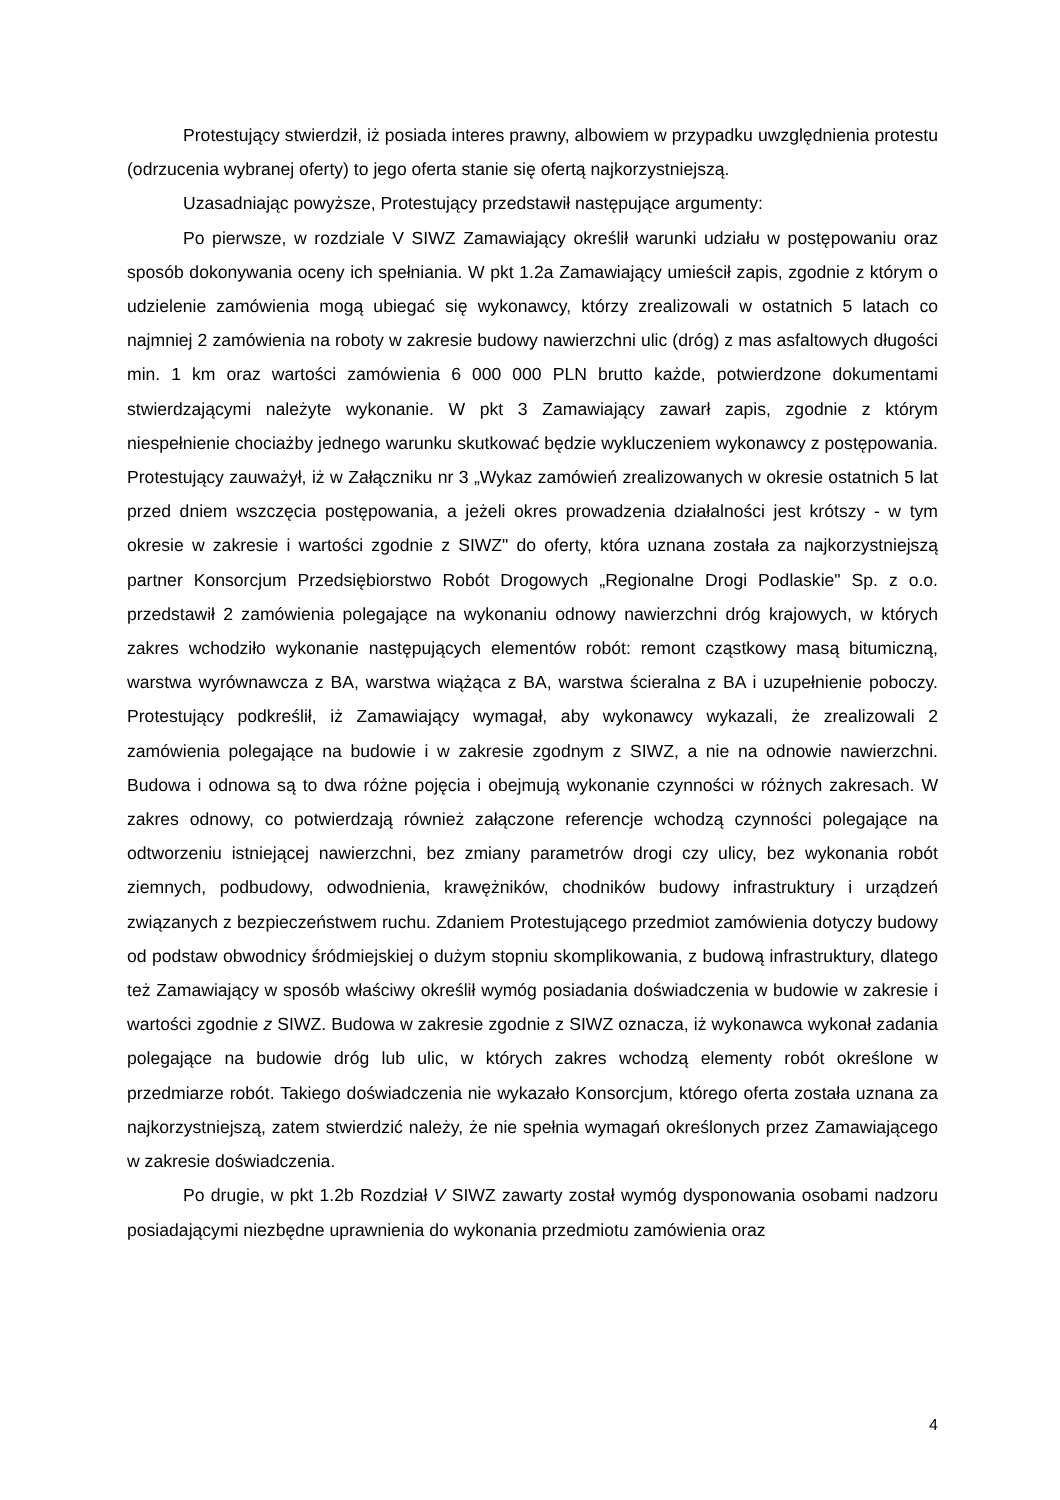Protestujący stwierdził, iż posiada interes prawny, albowiem w przypadku uwzględnienia protestu (odrzucenia wybranej oferty) to jego oferta stanie się ofertą najkorzystniejszą.
Uzasadniając powyższe, Protestujący przedstawił następujące argumenty:
Po pierwsze, w rozdziale V SIWZ Zamawiający określił warunki udziału w postępowaniu oraz sposób dokonywania oceny ich spełniania. W pkt 1.2a Zamawiający umieścił zapis, zgodnie z którym o udzielenie zamówienia mogą ubiegać się wykonawcy, którzy zrealizowali w ostatnich 5 latach co najmniej 2 zamówienia na roboty w zakresie budowy nawierzchni ulic (dróg) z mas asfaltowych długości min. 1 km oraz wartości zamówienia 6 000 000 PLN brutto każde, potwierdzone dokumentami stwierdzającymi należyte wykonanie. W pkt 3 Zamawiający zawarł zapis, zgodnie z którym niespełnienie chociażby jednego warunku skutkować będzie wykluczeniem wykonawcy z postępowania. Protestujący zauważył, iż w Załączniku nr 3 „Wykaz zamówień zrealizowanych w okresie ostatnich 5 lat przed dniem wszczęcia postępowania, a jeżeli okres prowadzenia działalności jest krótszy - w tym okresie w zakresie i wartości zgodnie z SIWZ" do oferty, która uznana została za najkorzystniejszą partner Konsorcjum Przedsiębiorstwo Robót Drogowych „Regionalne Drogi Podlaskie" Sp. z o.o. przedstawił 2 zamówienia polegające na wykonaniu odnowy nawierzchni dróg krajowych, w których zakres wchodziło wykonanie następujących elementów robót: remont cząstkowy masą bitumiczną, warstwa wyrównawcza z BA, warstwa wiążąca z BA, warstwa ścieralna z BA i uzupełnienie poboczy. Protestujący podkreślił, iż Zamawiający wymagał, aby wykonawcy wykazali, że zrealizowali 2 zamówienia polegające na budowie i w zakresie zgodnym z SIWZ, a nie na odnowie nawierzchni. Budowa i odnowa są to dwa różne pojęcia i obejmują wykonanie czynności w różnych zakresach. W zakres odnowy, co potwierdzają również załączone referencje wchodzą czynności polegające na odtworzeniu istniejącej nawierzchni, bez zmiany parametrów drogi czy ulicy, bez wykonania robót ziemnych, podbudowy, odwodnienia, krawężników, chodników budowy infrastruktury i urządzeń związanych z bezpieczeństwem ruchu. Zdaniem Protestującego przedmiot zamówienia dotyczy budowy od podstaw obwodnicy śródmiejskiej o dużym stopniu skomplikowania, z budową infrastruktury, dlatego też Zamawiający w sposób właściwy określił wymóg posiadania doświadczenia w budowie w zakresie i wartości zgodnie z SIWZ. Budowa w zakresie zgodnie z SIWZ oznacza, iż wykonawca wykonał zadania polegające na budowie dróg lub ulic, w których zakres wchodzą elementy robót określone w przedmiarze robót. Takiego doświadczenia nie wykazało Konsorcjum, którego oferta została uznana za najkorzystniejszą, zatem stwierdzić należy, że nie spełnia wymagań określonych przez Zamawiającego w zakresie doświadczenia.
Po drugie, w pkt 1.2b Rozdział V SIWZ zawarty został wymóg dysponowania osobami nadzoru posiadającymi niezbędne uprawnienia do wykonania przedmiotu zamówienia oraz
4